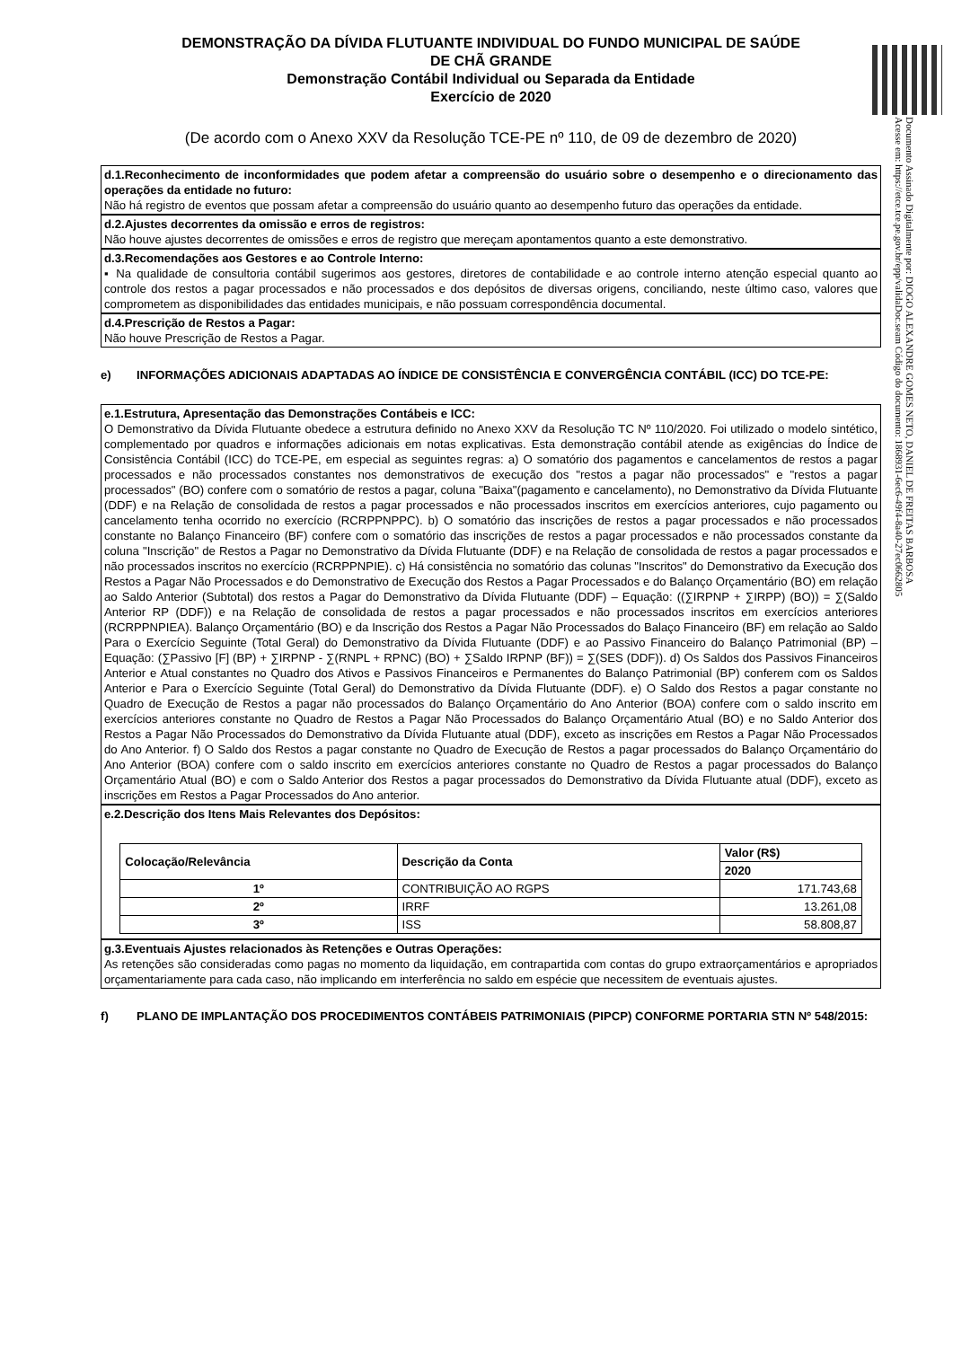DEMONSTRAÇÃO DA DÍVIDA FLUTUANTE INDIVIDUAL DO FUNDO MUNICIPAL DE SAÚDE
DE CHÃ GRANDE
Demonstração Contábil Individual ou Separada da Entidade
Exercício de 2020
(De acordo com o Anexo XXV da Resolução TCE-PE nº 110, de 09 de dezembro de 2020)
d.1.Reconhecimento de inconformidades que podem afetar a compreensão do usuário sobre o desempenho e o direcionamento das operações da entidade no futuro:
Não há registro de eventos que possam afetar a compreensão do usuário quanto ao desempenho futuro das operações da entidade.
d.2.Ajustes decorrentes da omissão e erros de registros:
Não houve ajustes decorrentes de omissões e erros de registro que mereçam apontamentos quanto a este demonstrativo.
d.3.Recomendações aos Gestores e ao Controle Interno:
▪ Na qualidade de consultoria contábil sugerimos aos gestores, diretores de contabilidade e ao controle interno atenção especial quanto ao controle dos restos a pagar processados e não processados e dos depósitos de diversas origens, conciliando, neste último caso, valores que comprometem as disponibilidades das entidades municipais, e não possuam correspondência documental.
d.4.Prescrição de Restos a Pagar:
Não houve Prescrição de Restos a Pagar.
e) INFORMAÇÕES ADICIONAIS ADAPTADAS AO ÍNDICE DE CONSISTÊNCIA E CONVERGÊNCIA CONTÁBIL (ICC) DO TCE-PE:
e.1.Estrutura, Apresentação das Demonstrações Contábeis e ICC:
O Demonstrativo da Dívida Flutuante obedece a estrutura definido no Anexo XXV da Resolução TC Nº 110/2020. Foi utilizado o modelo sintético, complementado por quadros e informações adicionais em notas explicativas. Esta demonstração contábil atende as exigências do Índice de Consistência Contábil (ICC) do TCE-PE, em especial as seguintes regras: a) O somatório dos pagamentos e cancelamentos de restos a pagar processados e não processados constantes nos demonstrativos de execução dos "restos a pagar não processados" e "restos a pagar processados" (BO) confere com o somatório de restos a pagar, coluna "Baixa"(pagamento e cancelamento), no Demonstrativo da Dívida Flutuante (DDF) e na Relação de consolidada de restos a pagar processados e não processados inscritos em exercícios anteriores, cujo pagamento ou cancelamento tenha ocorrido no exercício (RCRPPNPPC). b) O somatório das inscrições de restos a pagar processados e não processados constante no Balanço Financeiro (BF) confere com o somatório das inscrições de restos a pagar processados e não processados constante da coluna "Inscrição" de Restos a Pagar no Demonstrativo da Dívida Flutuante (DDF) e na Relação de consolidada de restos a pagar processados e não processados inscritos no exercício (RCRPPNPIE). c) Há consistência no somatório das colunas "Inscritos" do Demonstrativo da Execução dos Restos a Pagar Não Processados e do Demonstrativo de Execução dos Restos a Pagar Processados e do Balanço Orçamentário (BO) em relação ao Saldo Anterior (Subtotal) dos restos a Pagar do Demonstrativo da Dívida Flutuante (DDF) – Equação: ((∑IRPNP + ∑IRPP) (BO)) = ∑(Saldo Anterior RP (DDF)) e na Relação de consolidada de restos a pagar processados e não processados inscritos em exercícios anteriores (RCRPPNPIEA). Balanço Orçamentário (BO) e da Inscrição dos Restos a Pagar Não Processados do Balaço Financeiro (BF) em relação ao Saldo Para o Exercício Seguinte (Total Geral) do Demonstrativo da Dívida Flutuante (DDF) e ao Passivo Financeiro do Balanço Patrimonial (BP) – Equação: (∑Passivo [F] (BP) + ∑IRPNP - ∑(RNPL + RPNC) (BO) + ∑Saldo IRPNP (BF)) = ∑(SES (DDF)). d) Os Saldos dos Passivos Financeiros Anterior e Atual constantes no Quadro dos Ativos e Passivos Financeiros e Permanentes do Balanço Patrimonial (BP) conferem com os Saldos Anterior e Para o Exercício Seguinte (Total Geral) do Demonstrativo da Dívida Flutuante (DDF). e) O Saldo dos Restos a pagar constante no Quadro de Execução de Restos a pagar não processados do Balanço Orçamentário do Ano Anterior (BOA) confere com o saldo inscrito em exercícios anteriores constante no Quadro de Restos a Pagar Não Processados do Balanço Orçamentário Atual (BO) e no Saldo Anterior dos Restos a Pagar Não Processados do Demonstrativo da Dívida Flutuante atual (DDF), exceto as inscrições em Restos a Pagar Não Processados do Ano Anterior. f) O Saldo dos Restos a pagar constante no Quadro de Execução de Restos a pagar processados do Balanço Orçamentário do Ano Anterior (BOA) confere com o saldo inscrito em exercícios anteriores constante no Quadro de Restos a pagar processados do Balanço Orçamentário Atual (BO) e com o Saldo Anterior dos Restos a pagar processados do Demonstrativo da Dívida Flutuante atual (DDF), exceto as inscrições em Restos a Pagar Processados do Ano anterior.
e.2.Descrição dos Itens Mais Relevantes dos Depósitos:
| Colocação/Relevância | Descrição da Conta | Valor (R$) |
| --- | --- | --- |
| | | 2020 |
| 1º | CONTRIBUIÇÃO AO RGPS | 171.743,68 |
| 2º | IRRF | 13.261,08 |
| 3º | ISS | 58.808,87 |
g.3.Eventuais Ajustes relacionados às Retenções e Outras Operações:
As retenções são consideradas como pagas no momento da liquidação, em contrapartida com contas do grupo extraorçamentários e apropriados orçamentariamente para cada caso, não implicando em interferência no saldo em espécie que necessitem de eventuais ajustes.
f) PLANO DE IMPLANTAÇÃO DOS PROCEDIMENTOS CONTÁBEIS PATRIMONIAIS (PIPCP) CONFORME PORTARIA STN Nº 548/2015:
Documento Assinado Digitalmente por: DIOGO ALEXANDRE GOMES NETO, DANIEL DE FREITAS BARBOSA
Acesse em: https://etce.tce.pe.gov.br/epp/validaDoc.seam Código do documento: 1868931-6ec6-49f4-8a40-27ec0662805